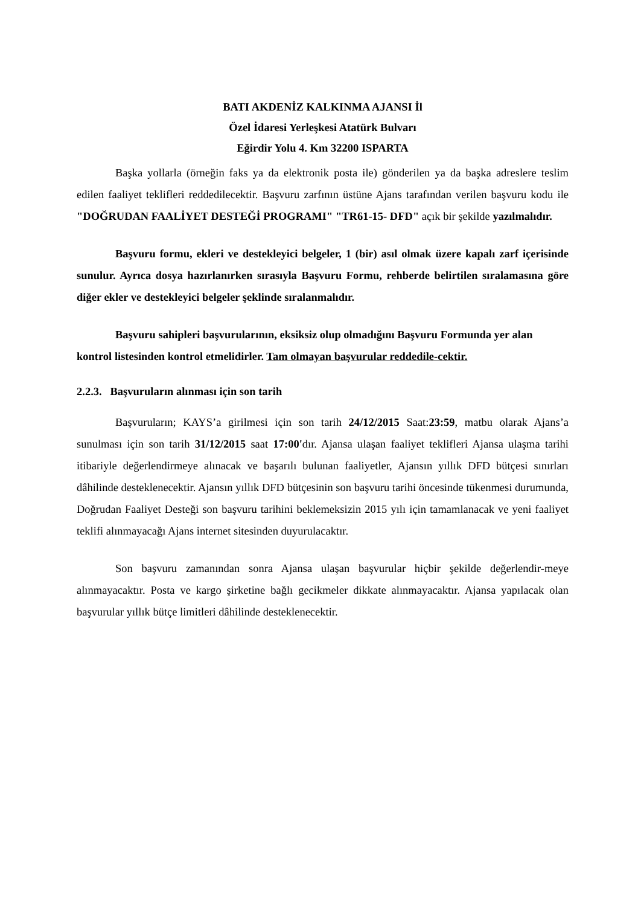BATI AKDENİZ KALKINMA AJANSI İl
Özel İdaresi Yerleşkesi Atatürk Bulvarı
Eğirdir Yolu 4. Km 32200 ISPARTA
Başka yollarla (örneğin faks ya da elektronik posta ile) gönderilen ya da başka adreslere teslim edilen faaliyet teklifleri reddedilecektir. Başvuru zarfının üstüne Ajans tarafından verilen başvuru kodu ile "DOĞRUDAN FAALİYET DESTEĞİ PROGRAMI" "TR61-15- DFD" açık bir şekilde yazılmalıdır.
Başvuru formu, ekleri ve destekleyici belgeler, 1 (bir) asıl olmak üzere kapalı zarf içerisinde sunulur. Ayrıca dosya hazırlanırken sırasıyla Başvuru Formu, rehberde belirtilen sıralamasına göre diğer ekler ve destekleyici belgeler şeklinde sıralanmalıdır.
Başvuru sahipleri başvurularının, eksiksiz olup olmadığını Başvuru Formunda yer alan kontrol listesinden kontrol etmelidirler. Tam olmayan başvurular reddedile-cektir.
2.2.3. Başvuruların alınması için son tarih
Başvuruların; KAYS’a girilmesi için son tarih 24/12/2015 Saat:23:59, matbu olarak Ajans’a sunulması için son tarih 31/12/2015 saat 17:00'dır. Ajansa ulaşan faaliyet teklifleri Ajansa ulaşma tarihi itibariyle değerlendirmeye alınacak ve başarılı bulunan faaliyetler, Ajansın yıllık DFD bütçesi sınırları dâhilinde desteklenecektir. Ajansın yıllık DFD bütçesinin son başvuru tarihi öncesinde tükenmesi durumunda, Doğrudan Faaliyet Desteği son başvuru tarihini beklemeksizin 2015 yılı için tamamlanacak ve yeni faaliyet teklifi alınmayacağı Ajans internet sitesinden duyurulacaktır.
Son başvuru zamanından sonra Ajansa ulaşan başvurular hiçbir şekilde değerlendir-meye alınmayacaktır. Posta ve kargo şirketine bağlı gecikmeler dikkate alınmayacaktır. Ajansa yapılacak olan başvurular yıllık bütçe limitleri dâhilinde desteklenecektir.